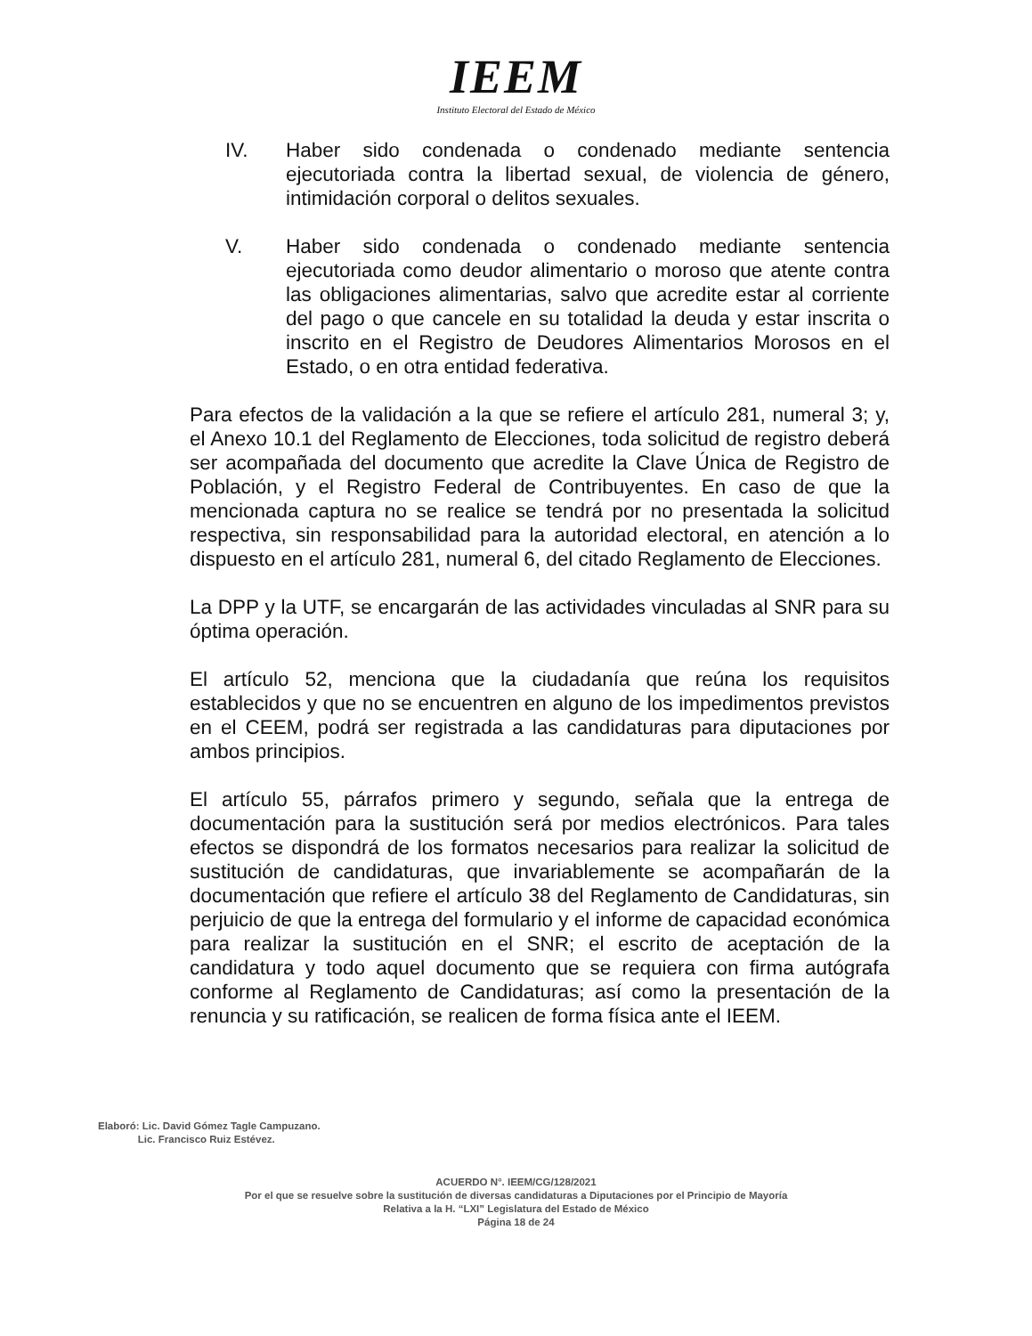IEEM
Instituto Electoral del Estado de México
IV. Haber sido condenada o condenado mediante sentencia ejecutoriada contra la libertad sexual, de violencia de género, intimidación corporal o delitos sexuales.
V. Haber sido condenada o condenado mediante sentencia ejecutoriada como deudor alimentario o moroso que atente contra las obligaciones alimentarias, salvo que acredite estar al corriente del pago o que cancele en su totalidad la deuda y estar inscrita o inscrito en el Registro de Deudores Alimentarios Morosos en el Estado, o en otra entidad federativa.
Para efectos de la validación a la que se refiere el artículo 281, numeral 3; y, el Anexo 10.1 del Reglamento de Elecciones, toda solicitud de registro deberá ser acompañada del documento que acredite la Clave Única de Registro de Población, y el Registro Federal de Contribuyentes. En caso de que la mencionada captura no se realice se tendrá por no presentada la solicitud respectiva, sin responsabilidad para la autoridad electoral, en atención a lo dispuesto en el artículo 281, numeral 6, del citado Reglamento de Elecciones.
La DPP y la UTF, se encargarán de las actividades vinculadas al SNR para su óptima operación.
El artículo 52, menciona que la ciudadanía que reúna los requisitos establecidos y que no se encuentren en alguno de los impedimentos previstos en el CEEM, podrá ser registrada a las candidaturas para diputaciones por ambos principios.
El artículo 55, párrafos primero y segundo, señala que la entrega de documentación para la sustitución será por medios electrónicos. Para tales efectos se dispondrá de los formatos necesarios para realizar la solicitud de sustitución de candidaturas, que invariablemente se acompañarán de la documentación que refiere el artículo 38 del Reglamento de Candidaturas, sin perjuicio de que la entrega del formulario y el informe de capacidad económica para realizar la sustitución en el SNR; el escrito de aceptación de la candidatura y todo aquel documento que se requiera con firma autógrafa conforme al Reglamento de Candidaturas; así como la presentación de la renuncia y su ratificación, se realicen de forma física ante el IEEM.
Elaboró: Lic. David Gómez Tagle Campuzano.
Lic. Francisco Ruiz Estévez.
ACUERDO N°. IEEM/CG/128/2021
Por el que se resuelve sobre la sustitución de diversas candidaturas a Diputaciones por el Principio de Mayoría
Relativa a la H. “LXI” Legislatura del Estado de México
Página 18 de 24